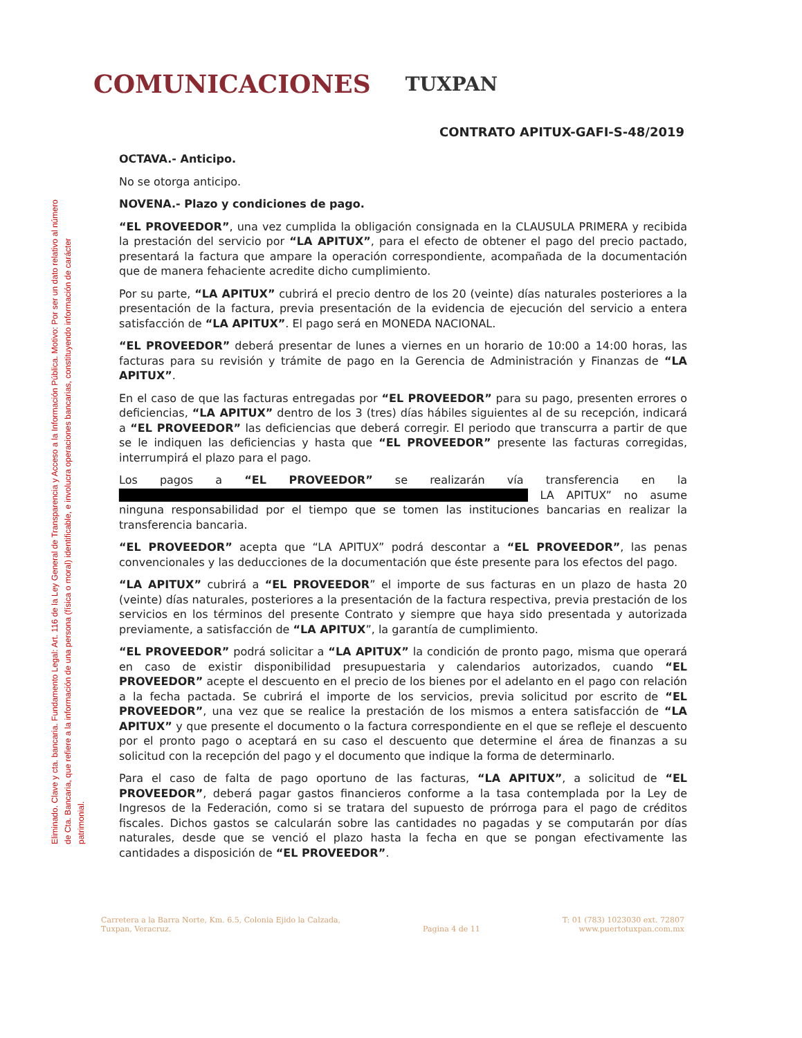COMUNICACIONES
TUXPAN
Eliminado. Clave y cta. bancaria. Fundamento Legal: Art. 116 de la Ley General de Transparencia y Acceso a la Información Pública. Motivo: Por ser un dato relativo al número de Cta. Bancaria, que refiere a la información de una persona (física o moral) identificable, e involucra operaciones bancarias, constituyendo información de carácter patrimonial.
CONTRATO APITUX-GAFI-S-48/2019
OCTAVA.- Anticipo.
No se otorga anticipo.
NOVENA.- Plazo y condiciones de pago.
“EL PROVEEDOR”, una vez cumplida la obligación consignada en la CLAUSULA PRIMERA y recibida la prestación del servicio por “LA APITUX”, para el efecto de obtener el pago del precio pactado, presentará la factura que ampare la operación correspondiente, acompañada de la documentación que de manera fehaciente acredite dicho cumplimiento.
Por su parte, “LA APITUX” cubrirá el precio dentro de los 20 (veinte) días naturales posteriores a la presentación de la factura, previa presentación de la evidencia de ejecución del servicio a entera satisfacción de “LA APITUX”. El pago será en MONEDA NACIONAL.
“EL PROVEEDOR” deberá presentar de lunes a viernes en un horario de 10:00 a 14:00 horas, las facturas para su revisión y trámite de pago en la Gerencia de Administración y Finanzas de “LA APITUX”.
En el caso de que las facturas entregadas por “EL PROVEEDOR” para su pago, presenten errores o deficiencias, “LA APITUX” dentro de los 3 (tres) días hábiles siguientes al de su recepción, indicará a “EL PROVEEDOR” las deficiencias que deberá corregir. El periodo que transcurra a partir de que se le indiquen las deficiencias y hasta que “EL PROVEEDOR” presente las facturas corregidas, interrumpirá el plazo para el pago.
Los pagos a “EL PROVEEDOR” se realizarán vía transferencia en la ████████████████████████████████████████████████ LA APITUX” no asume ninguna responsabilidad por el tiempo que se tomen las instituciones bancarias en realizar la transferencia bancaria.
“EL PROVEEDOR” acepta que “LA APITUX” podrá descontar a “EL PROVEEDOR”, las penas convencionales y las deducciones de la documentación que éste presente para los efectos del pago.
“LA APITUX” cubrirá a “EL PROVEEDOR” el importe de sus facturas en un plazo de hasta 20 (veinte) días naturales, posteriores a la presentación de la factura respectiva, previa prestación de los servicios en los términos del presente Contrato y siempre que haya sido presentada y autorizada previamente, a satisfacción de “LA APITUX”, la garantía de cumplimiento.
“EL PROVEEDOR” podrá solicitar a “LA APITUX” la condición de pronto pago, misma que operará en caso de existir disponibilidad presupuestaria y calendarios autorizados, cuando “EL PROVEEDOR” acepte el descuento en el precio de los bienes por el adelanto en el pago con relación a la fecha pactada. Se cubrirá el importe de los servicios, previa solicitud por escrito de “EL PROVEEDOR”, una vez que se realice la prestación de los mismos a entera satisfacción de “LA APITUX” y que presente el documento o la factura correspondiente en el que se refleje el descuento por el pronto pago o aceptará en su caso el descuento que determine el área de finanzas a su solicitud con la recepción del pago y el documento que indique la forma de determinarlo.
Para el caso de falta de pago oportuno de las facturas, “LA APITUX”, a solicitud de “EL PROVEEDOR”, deberá pagar gastos financieros conforme a la tasa contemplada por la Ley de Ingresos de la Federación, como si se tratara del supuesto de prórroga para el pago de créditos fiscales. Dichos gastos se calcularán sobre las cantidades no pagadas y se computarán por días naturales, desde que se venció el plazo hasta la fecha en que se pongan efectivamente las cantidades a disposición de “EL PROVEEDOR”.
Carretera a la Barra Norte, Km. 6.5, Colonia Ejido la Calzada,
Tuxpan, Veracruz.
Pagina 4 de 11 T: 01 (783) 1023030 ext. 72807
www.puertotuxpan.com.mx